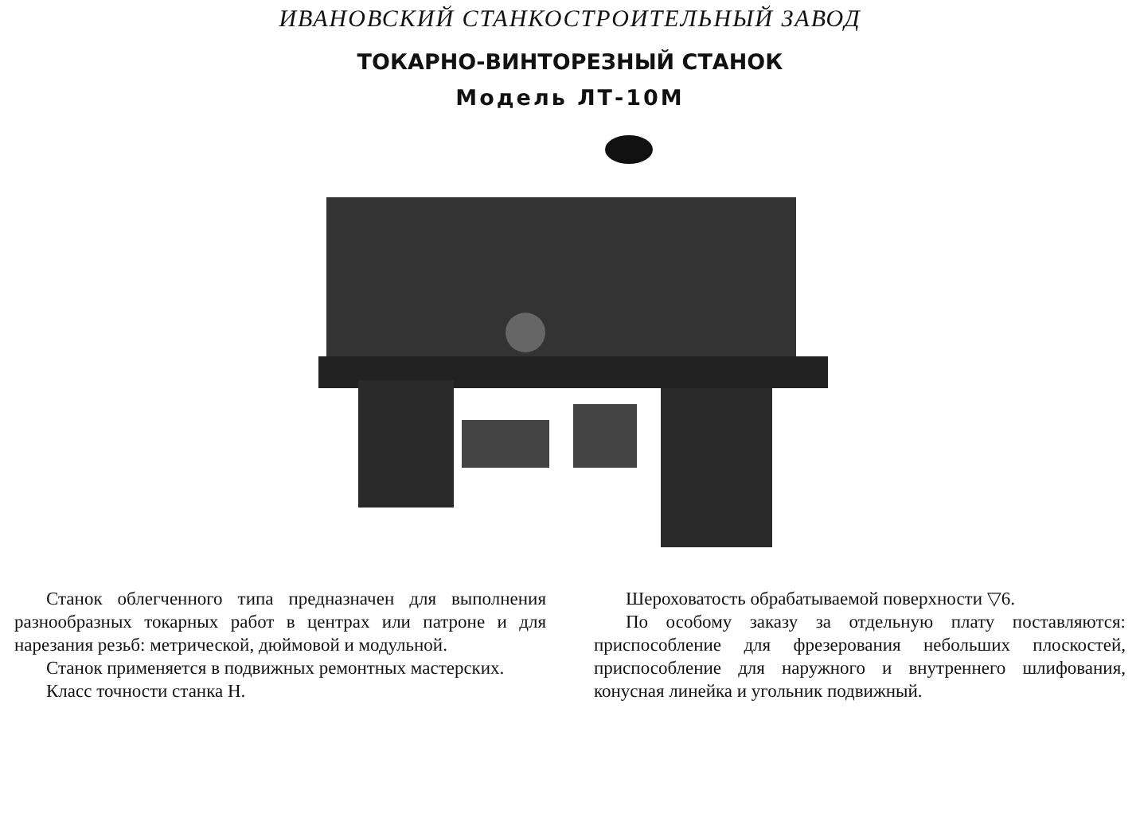ИВАНОВСКИЙ СТАНКОСТРОИТЕЛЬНЫЙ ЗАВОД
ТОКАРНО-ВИНТОРЕЗНЫЙ СТАНОК
Модель ЛТ-10М
Станок облегченного типа предназначен для выполнения разнообразных токарных работ в центрах или патроне и для нарезания резьб: метрической, дюймовой и модульной.
Станок применяется в подвижных ремонтных мастерских.
Класс точности станка Н.
Шероховатость обрабатываемой поверхности ▽6.
По особому заказу за отдельную плату поставляются: приспособление для фрезерования небольших плоскостей, приспособление для наружного и внутреннего шлифования, конусная линейка и угольник подвижный.